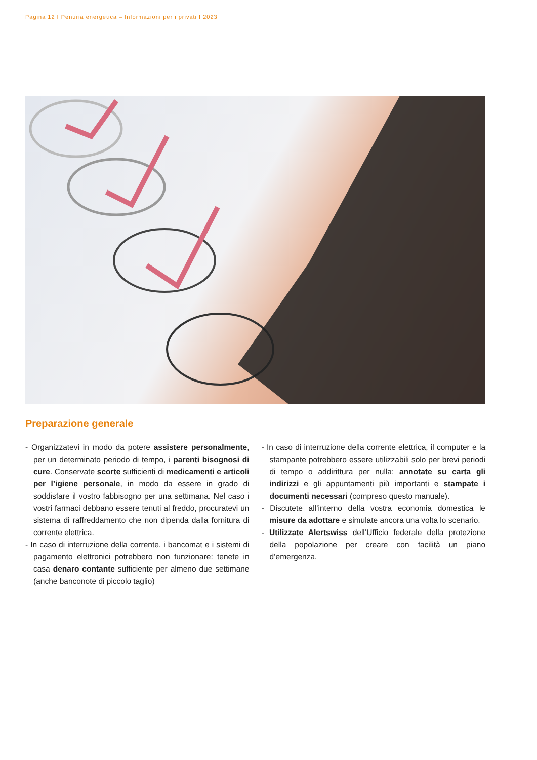Pagina 12 I Penuria energetica – Informazioni per i privati I 2023
Preparazione generale
- Organizzatevi in modo da potere assistere personalmente, per un determinato periodo di tempo, i parenti bisognosi di cure. Conservate scorte sufficienti di medicamenti e articoli per l’igiene personale, in modo da essere in grado di soddisfare il vostro fabbisogno per una settimana. Nel caso i vostri farmaci debbano essere tenuti al freddo, procuratevi un sistema di raffreddamento che non dipenda dalla fornitura di corrente elettrica.
- In caso di interruzione della corrente, i bancomat e i sistemi di pagamento elettronici potrebbero non funzionare: tenete in casa denaro contante sufficiente per almeno due settimane (anche banconote di piccolo taglio)
- In caso di interruzione della corrente elettrica, il computer e la stampante potrebbero essere utilizzabili solo per brevi periodi di tempo o addirittura per nulla: annotate su carta gli indirizzi e gli appuntamenti più importanti e stampate i documenti necessari (compreso questo manuale).
- Discutete all’interno della vostra economia domestica le misure da adottare e simulate ancora una volta lo scenario.
- Utilizzate Alertswiss dell’Ufficio federale della protezione della popolazione per creare con facilità un piano d’emergenza.